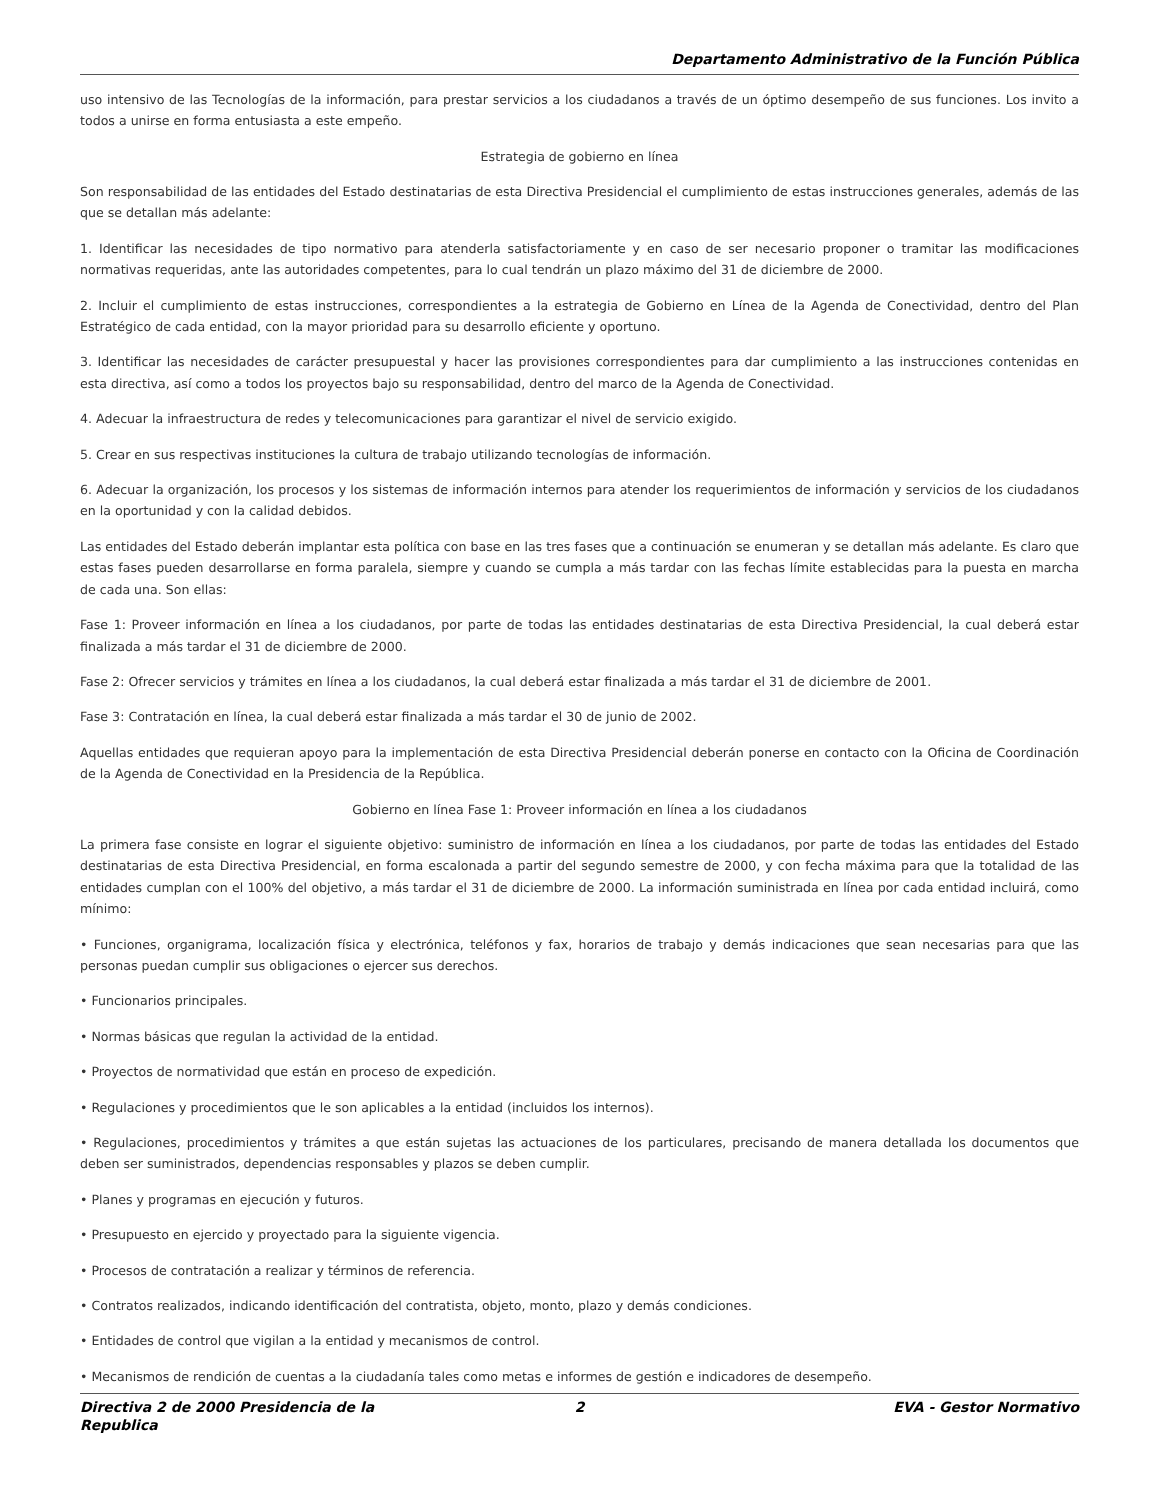Departamento Administrativo de la Función Pública
uso intensivo de las Tecnologías de la información, para prestar servicios a los ciudadanos a través de un óptimo desempeño de sus funciones. Los invito a todos a unirse en forma entusiasta a este empeño.
Estrategia de gobierno en línea
Son responsabilidad de las entidades del Estado destinatarias de esta Directiva Presidencial el cumplimiento de estas instrucciones generales, además de las que se detallan más adelante:
1. Identificar las necesidades de tipo normativo para atenderla satisfactoriamente y en caso de ser necesario proponer o tramitar las modificaciones normativas requeridas, ante las autoridades competentes, para lo cual tendrán un plazo máximo del 31 de diciembre de 2000.
2. Incluir el cumplimiento de estas instrucciones, correspondientes a la estrategia de Gobierno en Línea de la Agenda de Conectividad, dentro del Plan Estratégico de cada entidad, con la mayor prioridad para su desarrollo eficiente y oportuno.
3. Identificar las necesidades de carácter presupuestal y hacer las provisiones correspondientes para dar cumplimiento a las instrucciones contenidas en esta directiva, así como a todos los proyectos bajo su responsabilidad, dentro del marco de la Agenda de Conectividad.
4. Adecuar la infraestructura de redes y telecomunicaciones para garantizar el nivel de servicio exigido.
5. Crear en sus respectivas instituciones la cultura de trabajo utilizando tecnologías de información.
6. Adecuar la organización, los procesos y los sistemas de información internos para atender los requerimientos de información y servicios de los ciudadanos en la oportunidad y con la calidad debidos.
Las entidades del Estado deberán implantar esta política con base en las tres fases que a continuación se enumeran y se detallan más adelante. Es claro que estas fases pueden desarrollarse en forma paralela, siempre y cuando se cumpla a más tardar con las fechas límite establecidas para la puesta en marcha de cada una. Son ellas:
Fase 1: Proveer información en línea a los ciudadanos, por parte de todas las entidades destinatarias de esta Directiva Presidencial, la cual deberá estar finalizada a más tardar el 31 de diciembre de 2000.
Fase 2: Ofrecer servicios y trámites en línea a los ciudadanos, la cual deberá estar finalizada a más tardar el 31 de diciembre de 2001.
Fase 3: Contratación en línea, la cual deberá estar finalizada a más tardar el 30 de junio de 2002.
Aquellas entidades que requieran apoyo para la implementación de esta Directiva Presidencial deberán ponerse en contacto con la Oficina de Coordinación de la Agenda de Conectividad en la Presidencia de la República.
Gobierno en línea Fase 1: Proveer información en línea a los ciudadanos
La primera fase consiste en lograr el siguiente objetivo: suministro de información en línea a los ciudadanos, por parte de todas las entidades del Estado destinatarias de esta Directiva Presidencial, en forma escalonada a partir del segundo semestre de 2000, y con fecha máxima para que la totalidad de las entidades cumplan con el 100% del objetivo, a más tardar el 31 de diciembre de 2000. La información suministrada en línea por cada entidad incluirá, como mínimo:
• Funciones, organigrama, localización física y electrónica, teléfonos y fax, horarios de trabajo y demás indicaciones que sean necesarias para que las personas puedan cumplir sus obligaciones o ejercer sus derechos.
• Funcionarios principales.
• Normas básicas que regulan la actividad de la entidad.
• Proyectos de normatividad que están en proceso de expedición.
• Regulaciones y procedimientos que le son aplicables a la entidad (incluidos los internos).
• Regulaciones, procedimientos y trámites a que están sujetas las actuaciones de los particulares, precisando de manera detallada los documentos que deben ser suministrados, dependencias responsables y plazos se deben cumplir.
• Planes y programas en ejecución y futuros.
• Presupuesto en ejercido y proyectado para la siguiente vigencia.
• Procesos de contratación a realizar y términos de referencia.
• Contratos realizados, indicando identificación del contratista, objeto, monto, plazo y demás condiciones.
• Entidades de control que vigilan a la entidad y mecanismos de control.
• Mecanismos de rendición de cuentas a la ciudadanía tales como metas e informes de gestión e indicadores de desempeño.
Directiva 2 de 2000 Presidencia de la Republica
2 EVA - Gestor Normativo